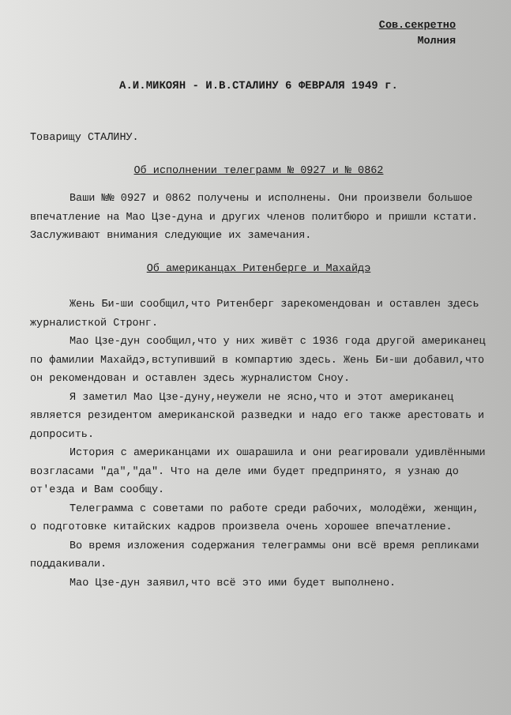Сов.секретно
Молния
А.И.МИКОЯН - И.В.СТАЛИНУ 6 ФЕВРАЛЯ 1949 г.
Товарищу СТАЛИНУ.
Об исполнении телеграмм № 0927 и № 0862
Ваши №№ 0927 и 0862 получены и исполнены. Они произвели большое впечатление на Мао Цзе-дуна и других членов политбюро и пришли кстати. Заслуживают внимания следующие их замечания.
Об американцах Ритенберге и Махайдэ
Жень Би-ши сообщил,что Ритенберг зарекомендован и оставлен здесь журналисткой Стронг.
Мао Цзе-дун сообщил,что у них живёт с 1936 года другой американец по фамилии Махайдэ,вступивший в компартию здесь. Жень Би-ши добавил,что он рекомендован и оставлен здесь журналистом Сноу.
Я заметил Мао Цзе-дуну,неужели не ясно,что и этот американец является резидентом американской разведки и надо его также арестовать и допросить.
История с американцами их ошарашила и они реагировали удивлёнными возгласами "да","да". Что на деле ими будет предпринято, я узнаю до от'езда и Вам сообщу.
Телеграмма с советами по работе среди рабочих, молодёжи, женщин, о подготовке китайских кадров произвела очень хорошее впечатление.
Во время изложения содержания телеграммы они всё время репликами поддакивали.
Мао Цзе-дун заявил,что всё это ими будет выполнено.